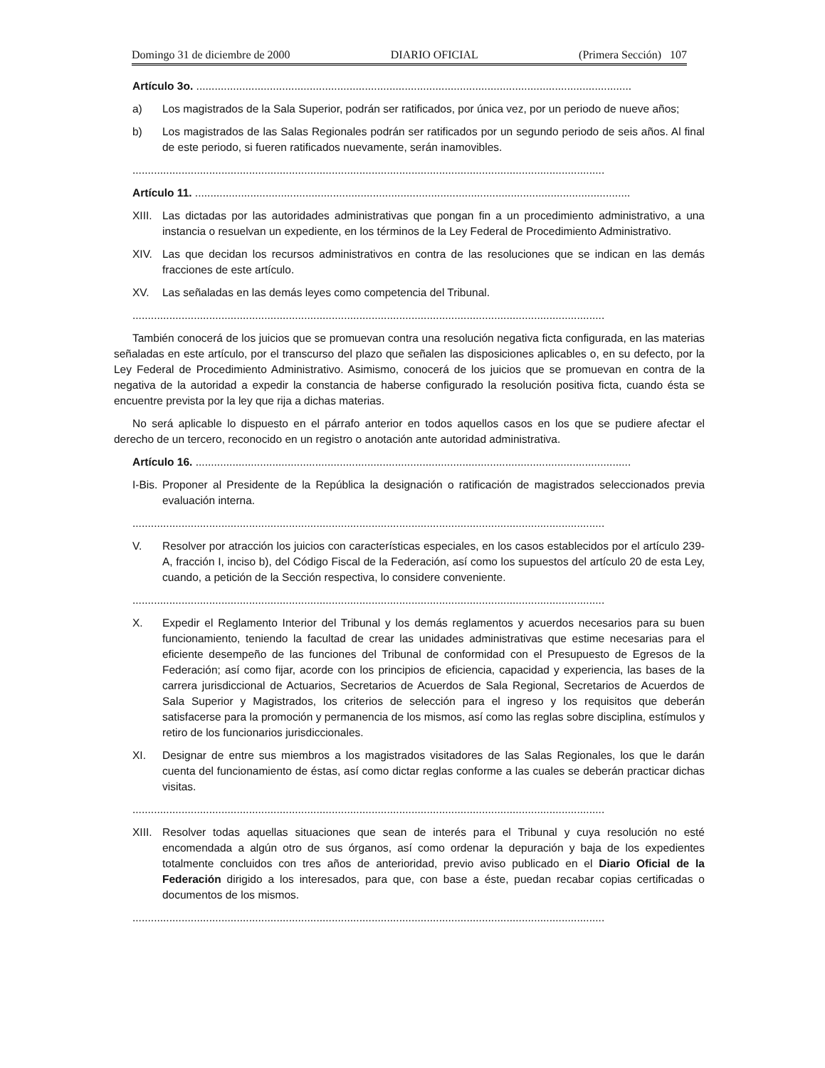Domingo 31 de diciembre de 2000 DIARIO OFICIAL (Primera Sección) 107
Artículo 3o. ..............................................................................................................................................
a) Los magistrados de la Sala Superior, podrán ser ratificados, por única vez, por un periodo de nueve años;
b) Los magistrados de las Salas Regionales podrán ser ratificados por un segundo periodo de seis años. Al final de este periodo, si fueren ratificados nuevamente, serán inamovibles.
..........................................................................................................................................................
Artículo 11. ..............................................................................................................................................
XIII. Las dictadas por las autoridades administrativas que pongan fin a un procedimiento administrativo, a una instancia o resuelvan un expediente, en los términos de la Ley Federal de Procedimiento Administrativo.
XIV. Las que decidan los recursos administrativos en contra de las resoluciones que se indican en las demás fracciones de este artículo.
XV. Las señaladas en las demás leyes como competencia del Tribunal.
..........................................................................................................................................................
También conocerá de los juicios que se promuevan contra una resolución negativa ficta configurada, en las materias señaladas en este artículo, por el transcurso del plazo que señalen las disposiciones aplicables o, en su defecto, por la Ley Federal de Procedimiento Administrativo. Asimismo, conocerá de los juicios que se promuevan en contra de la negativa de la autoridad a expedir la constancia de haberse configurado la resolución positiva ficta, cuando ésta se encuentre prevista por la ley que rija a dichas materias.
No será aplicable lo dispuesto en el párrafo anterior en todos aquellos casos en los que se pudiere afectar el derecho de un tercero, reconocido en un registro o anotación ante autoridad administrativa.
Artículo 16. ..............................................................................................................................................
I-Bis. Proponer al Presidente de la República la designación o ratificación de magistrados seleccionados previa evaluación interna.
..........................................................................................................................................................
V. Resolver por atracción los juicios con características especiales, en los casos establecidos por el artículo 239-A, fracción I, inciso b), del Código Fiscal de la Federación, así como los supuestos del artículo 20 de esta Ley, cuando, a petición de la Sección respectiva, lo considere conveniente.
..........................................................................................................................................................
X. Expedir el Reglamento Interior del Tribunal y los demás reglamentos y acuerdos necesarios para su buen funcionamiento, teniendo la facultad de crear las unidades administrativas que estime necesarias para el eficiente desempeño de las funciones del Tribunal de conformidad con el Presupuesto de Egresos de la Federación; así como fijar, acorde con los principios de eficiencia, capacidad y experiencia, las bases de la carrera jurisdiccional de Actuarios, Secretarios de Acuerdos de Sala Regional, Secretarios de Acuerdos de Sala Superior y Magistrados, los criterios de selección para el ingreso y los requisitos que deberán satisfacerse para la promoción y permanencia de los mismos, así como las reglas sobre disciplina, estímulos y retiro de los funcionarios jurisdiccionales.
XI. Designar de entre sus miembros a los magistrados visitadores de las Salas Regionales, los que le darán cuenta del funcionamiento de éstas, así como dictar reglas conforme a las cuales se deberán practicar dichas visitas.
..........................................................................................................................................................
XIII. Resolver todas aquellas situaciones que sean de interés para el Tribunal y cuya resolución no esté encomendada a algún otro de sus órganos, así como ordenar la depuración y baja de los expedientes totalmente concluidos con tres años de anterioridad, previo aviso publicado en el Diario Oficial de la Federación dirigido a los interesados, para que, con base a éste, puedan recabar copias certificadas o documentos de los mismos.
..........................................................................................................................................................